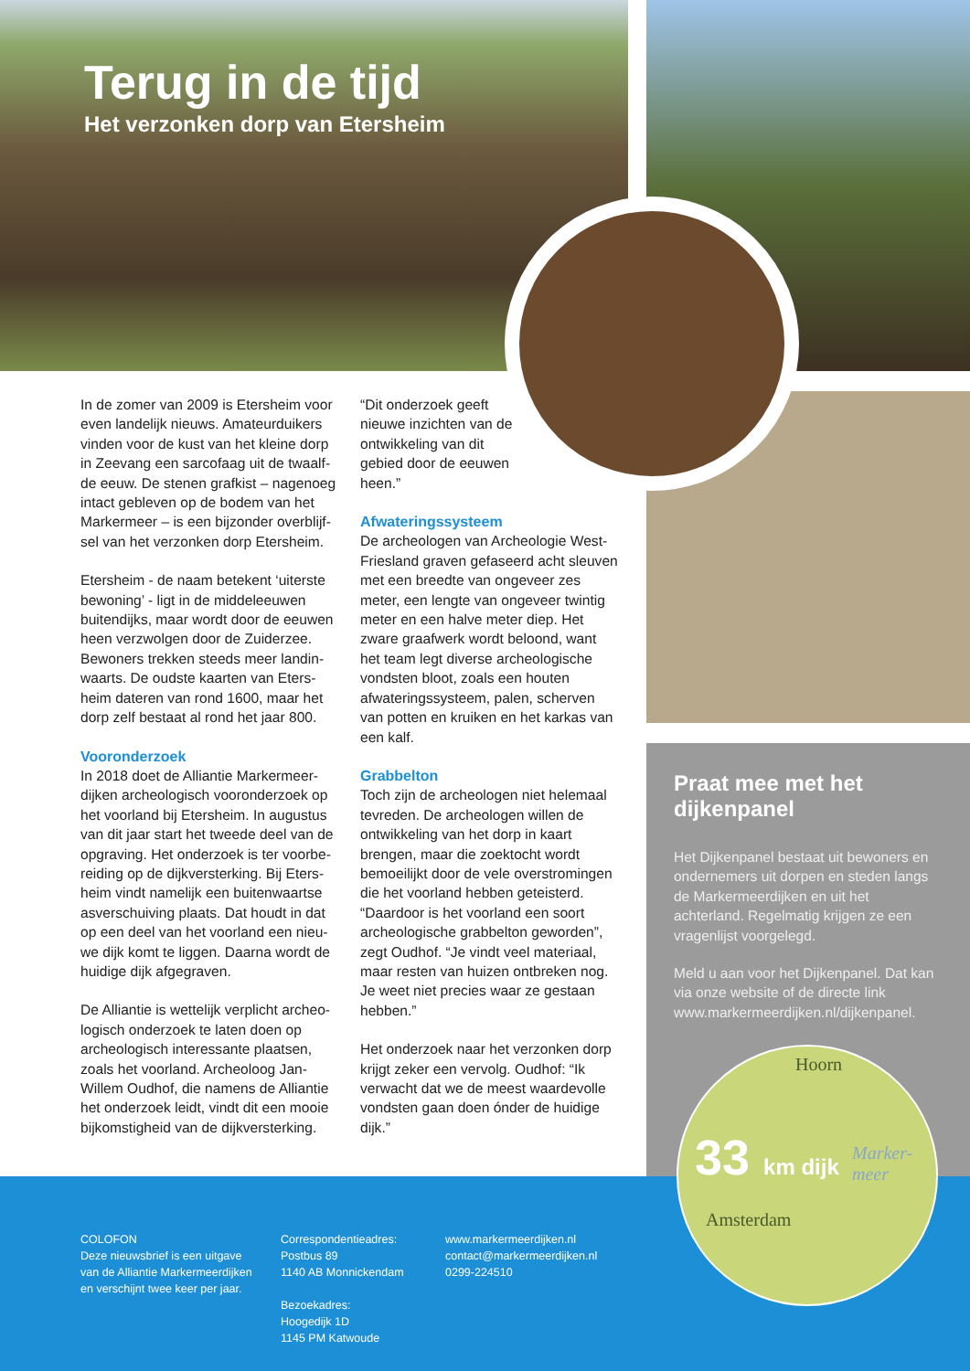Terug in de tijd
Het verzonken dorp van Etersheim
In de zomer van 2009 is Etersheim voor even landelijk nieuws. Amateurduikers vinden voor de kust van het kleine dorp in Zeevang een sarcofaag uit de twaalf­de eeuw. De stenen grafkist – nagenoeg intact gebleven op de bodem van het Markermeer – is een bijzonder overblijf­sel van het verzonken dorp Etersheim.
Etersheim - de naam betekent ‘uiterste bewoning’ - ligt in de middeleeuwen buitendijks, maar wordt door de eeuwen heen verzwolgen door de Zuiderzee. Bewoners trekken steeds meer landin­waarts. De oudste kaarten van Eters­heim dateren van rond 1600, maar het dorp zelf bestaat al rond het jaar 800.
Vooronderzoek
In 2018 doet de Alliantie Markermeer­dijken archeologisch vooronderzoek op het voorland bij Etersheim. In augustus van dit jaar start het tweede deel van de opgraving. Het onderzoek is ter voorbe­reiding op de dijkversterking. Bij Eters­heim vindt namelijk een buitenwaartse asverschuiving plaats. Dat houdt in dat op een deel van het voorland een nieu­we dijk komt te liggen. Daarna wordt de huidige dijk afgegraven.
De Alliantie is wettelijk verplicht archeo­logisch onderzoek te laten doen op archeologisch interessante plaatsen, zoals het voorland. Archeoloog Jan-Willem Oudhof, die namens de Alliantie het onderzoek leidt, vindt dit een mooie bijkomstigheid van de dijkversterking.
“Dit onderzoek geeft nieuwe inzichten van de ontwikkeling van dit gebied door de eeuwen heen.”
Afwateringssysteem
De archeologen van Archeologie West-Friesland graven gefaseerd acht sleuven met een breedte van ongeveer zes meter, een lengte van ongeveer twintig meter en een halve meter diep. Het zware graafwerk wordt beloond, want het team legt diverse archeologische vondsten bloot, zoals een houten afwateringssysteem, palen, scherven van potten en kruiken en het karkas van een kalf.
Grabbelton
Toch zijn de archeologen niet hele­maal tevreden. De archeologen willen de ontwikkeling van het dorp in kaart brengen, maar die zoektocht wordt bemoeilijkt door de vele overstro­mingen die het voorland hebben geteisterd. “Daardoor is het voorland een soort archeologische grabbelton geworden”, zegt Oudhof. “Je vindt veel materiaal, maar resten van huizen ontbreken nog. Je weet niet precies waar ze gestaan hebben.”
Het onderzoek naar het verzonken dorp krijgt zeker een vervolg. Oudhof: “Ik verwacht dat we de meest waarde­volle vondsten gaan doen ónder de huidige dijk.”
Praat mee met het dijkenpanel
Het Dijkenpanel bestaat uit bewoners en ondernemers uit dorpen en steden langs de Markermeerdijken en uit het achterland. Regelmatig krijgen ze een vragenlijst voorgelegd.
Meld u aan voor het Dijkenpanel. Dat kan via onze website of de directe link www.markermeerdijken.nl/dijkenpanel.
COLOFON
Deze nieuwsbrief is een uitgave
van de Alliantie Markermeerdijken
en verschijnt twee keer per jaar.
Correspondentieadres:
Postbus 89
1140 AB Monnickendam
Bezoekadres:
Hoogedijk 1D
1145 PM Katwoude
www.markermeerdijken.nl
contact@markermeerdijken.nl
0299-224510
Hoorn
33 km dijk
Marker-
meer
Amsterdam